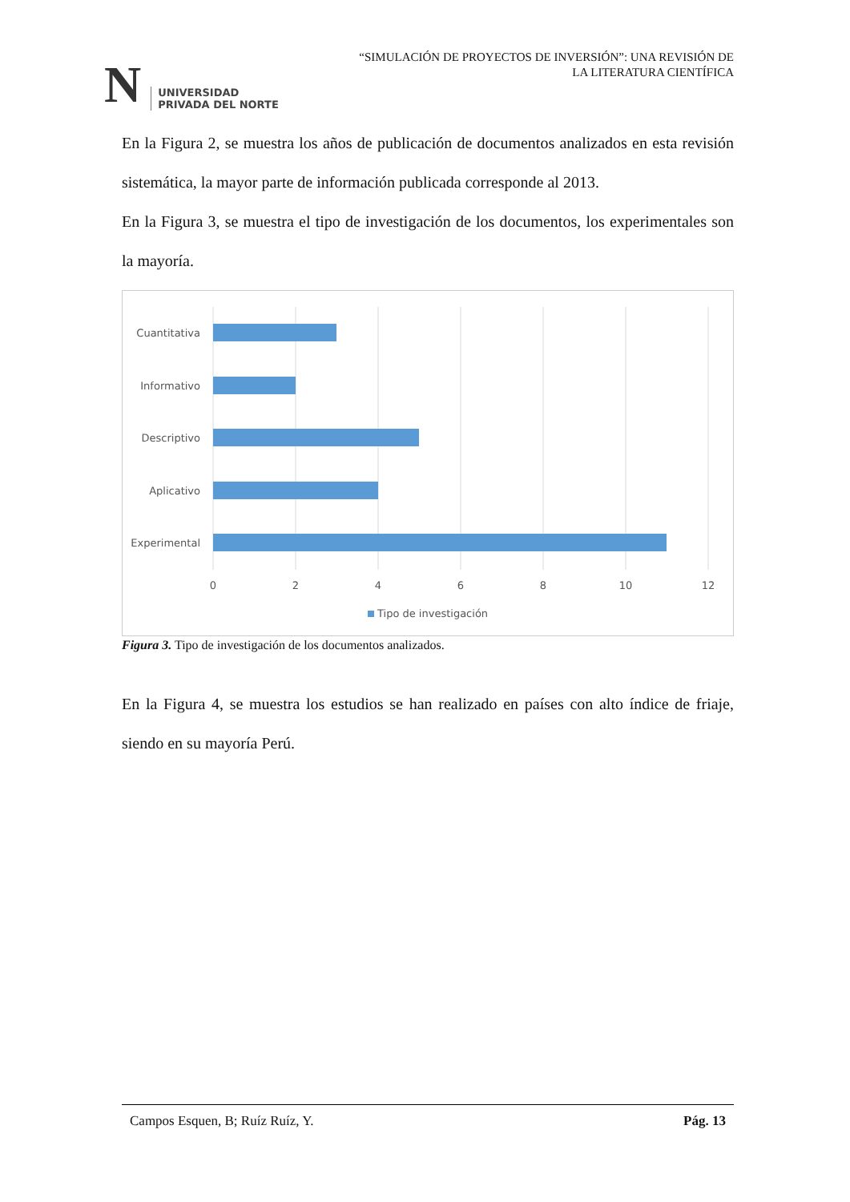N
UNIVERSIDAD
PRIVADA DEL NORTE
“SIMULACIÓN DE PROYECTOS DE INVERSIÓN”: UNA REVISIÓN DE
LA LITERATURA CIENTÍFICA
En la Figura 2, se muestra los años de publicación de documentos analizados en esta revisión sistemática, la mayor parte de información publicada corresponde al 2013.
En la Figura 3, se muestra el tipo de investigación de los documentos, los experimentales son la mayoría.
Cuantitativa
Informativo
Descriptivo
Aplicativo
Experimental
0
2
4
6
8
10
12
Tipo de investigación
Figura 3. Tipo de investigación de los documentos analizados.
En la Figura 4, se muestra los estudios se han realizado en países con alto índice de friaje, siendo en su mayoría Perú.
Campos Esquen, B; Ruíz Ruíz, Y. Pág. 13